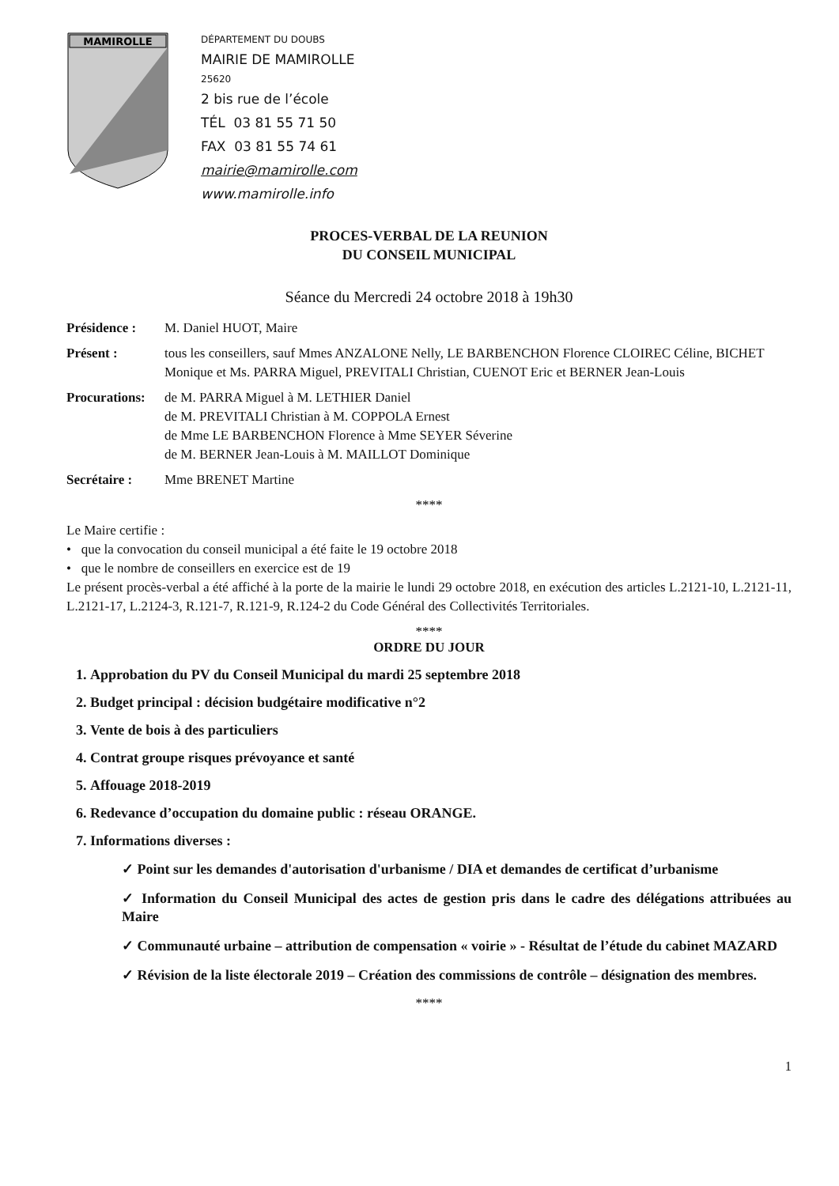MAMIROLLE
DÉPARTEMENT DU DOUBS
MAIRIE DE MAMIROLLE
25620
2 bis rue de l’école
TÉL 03 81 55 71 50
FAX 03 81 55 74 61
mairie@mamirolle.com
www.mamirolle.info
PROCES-VERBAL DE LA REUNION
DU CONSEIL MUNICIPAL
Séance du Mercredi 24 octobre 2018 à 19h30
Présidence : M. Daniel HUOT, Maire
Présent : tous les conseillers, sauf Mmes ANZALONE Nelly, LE BARBENCHON Florence CLOIREC Céline, BICHET Monique et Ms. PARRA Miguel, PREVITALI Christian, CUENOT Eric et BERNER Jean-Louis
Procurations: de M. PARRA Miguel à M. LETHIER Daniel
de M. PREVITALI Christian à M. COPPOLA Ernest
de Mme LE BARBENCHON Florence à Mme SEYER Séverine
de M. BERNER Jean-Louis à M. MAILLOT Dominique
Secrétaire : Mme BRENET Martine
****
Le Maire certifie :
• que la convocation du conseil municipal a été faite le 19 octobre 2018
• que le nombre de conseillers en exercice est de 19
Le présent procès-verbal a été affiché à la porte de la mairie le lundi 29 octobre 2018, en exécution des articles L.2121-10, L.2121-11, L.2121-17, L.2124-3, R.121-7, R.121-9, R.124-2 du Code Général des Collectivités Territoriales.
****
ORDRE DU JOUR
1. Approbation du PV du Conseil Municipal du mardi 25 septembre 2018
2. Budget principal : décision budgétaire modificative n°2
3. Vente de bois à des particuliers
4. Contrat groupe risques prévoyance et santé
5. Affouage 2018-2019
6. Redevance d’occupation du domaine public : réseau ORANGE.
7. Informations diverses :
✓ Point sur les demandes d'autorisation d'urbanisme / DIA et demandes de certificat d’urbanisme
✓ Information du Conseil Municipal des actes de gestion pris dans le cadre des délégations attribuées au Maire
✓ Communauté urbaine – attribution de compensation « voirie » - Résultat de l’étude du cabinet MAZARD
✓ Révision de la liste électorale 2019 – Création des commissions de contrôle – désignation des membres.
****
1